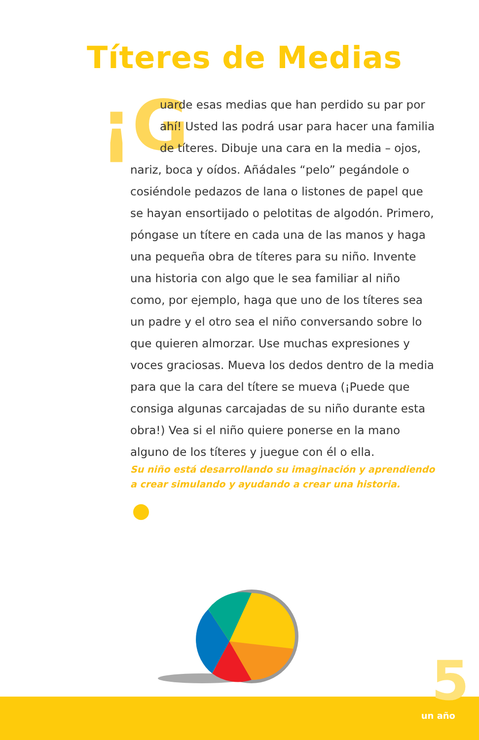Títeres de Medias
¡G uarde esas medias que han perdido su par por ahí! Usted las podrá usar para hacer una familia de títeres. Dibuje una cara en la media – ojos, nariz, boca y oídos. Añádales “pelo” pegándole o cosiéndole pedazos de lana o listones de papel que se hayan ensortijado o pelotitas de algodón. Primero, póngase un títere en cada una de las manos y haga una pequeña obra de títeres para su niño. Invente una historia con algo que le sea familiar al niño como, por ejemplo, haga que uno de los títeres sea un padre y el otro sea el niño conversando sobre lo que quieren almorzar. Use muchas expresiones y voces graciosas. Mueva los dedos dentro de la media para que la cara del títere se mueva (¡Puede que consiga algunas carcajadas de su niño durante esta obra!) Vea si el niño quiere ponerse en la mano alguno de los títeres y juegue con él o ella.
Su niño está desarrollando su imaginación y aprendiendo a crear simulando y ayudando a crear una historia.
5 un año